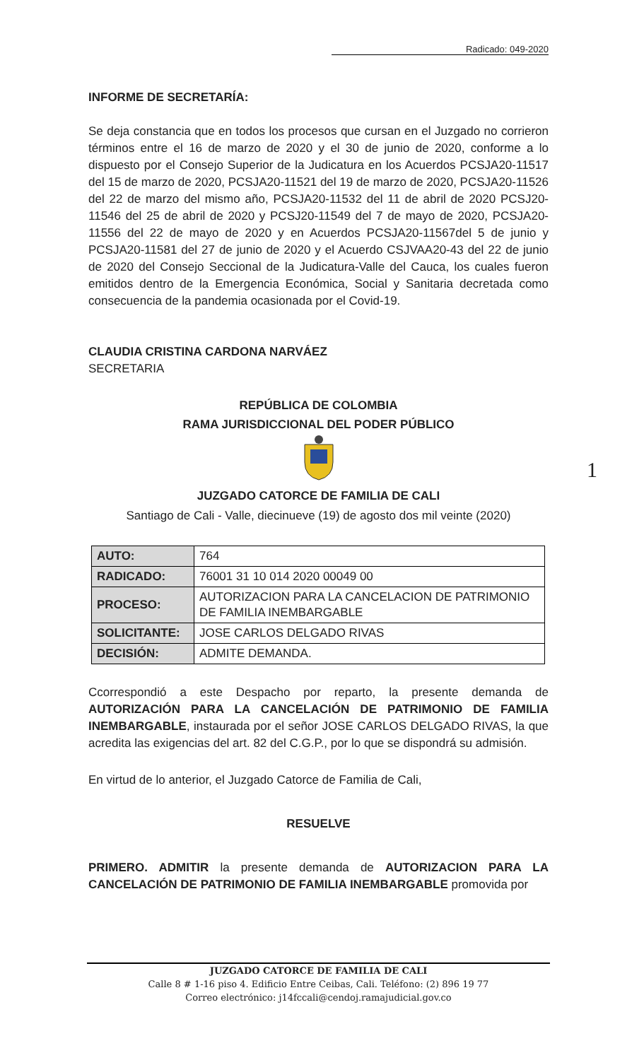Radicado: 049-2020
INFORME DE SECRETARÍA:
Se deja constancia que en todos los procesos que cursan en el Juzgado no corrieron términos entre el 16 de marzo de 2020 y el 30 de junio de 2020, conforme a lo dispuesto por el Consejo Superior de la Judicatura en los Acuerdos PCSJA20-11517 del 15 de marzo de 2020, PCSJA20-11521 del 19 de marzo de 2020, PCSJA20-11526 del 22 de marzo del mismo año, PCSJA20-11532 del 11 de abril de 2020 PCSJ20-11546 del 25 de abril de 2020 y PCSJ20-11549 del 7 de mayo de 2020, PCSJA20-11556 del 22 de mayo de 2020 y en Acuerdos PCSJA20-11567del 5 de junio y PCSJA20-11581 del 27 de junio de 2020 y el Acuerdo CSJVAA20-43 del 22 de junio de 2020 del Consejo Seccional de la Judicatura-Valle del Cauca, los cuales fueron emitidos dentro de la Emergencia Económica, Social y Sanitaria decretada como consecuencia de la pandemia ocasionada por el Covid-19.
CLAUDIA CRISTINA CARDONA NARVÁEZ
SECRETARIA
REPÚBLICA DE COLOMBIA
RAMA JURISDICCIONAL DEL PODER PÚBLICO
JUZGADO CATORCE DE FAMILIA DE CALI
Santiago de Cali - Valle, diecinueve (19) de agosto dos mil veinte (2020)
| AUTO: | 764 |
| RADICADO: | 76001 31 10 014 2020 00049 00 |
| PROCESO: | AUTORIZACION PARA LA CANCELACION DE PATRIMONIO DE FAMILIA INEMBARGABLE |
| SOLICITANTE: | JOSE CARLOS DELGADO RIVAS |
| DECISIÓN: | ADMITE DEMANDA. |
Ccorrespondió a este Despacho por reparto, la presente demanda de AUTORIZACIÓN PARA LA CANCELACIÓN DE PATRIMONIO DE FAMILIA INEMBARGABLE, instaurada por el señor JOSE CARLOS DELGADO RIVAS, la que acredita las exigencias del art. 82 del C.G.P., por lo que se dispondrá su admisión.
En virtud de lo anterior, el Juzgado Catorce de Familia de Cali,
RESUELVE
PRIMERO. ADMITIR la presente demanda de AUTORIZACION PARA LA CANCELACIÓN DE PATRIMONIO DE FAMILIA INEMBARGABLE promovida por
1
JUZGADO CATORCE DE FAMILIA DE CALI
Calle 8 # 1-16 piso 4. Edificio Entre Ceibas, Cali. Teléfono: (2) 896 19 77
Correo electrónico: j14fccali@cendoj.ramajudicial.gov.co